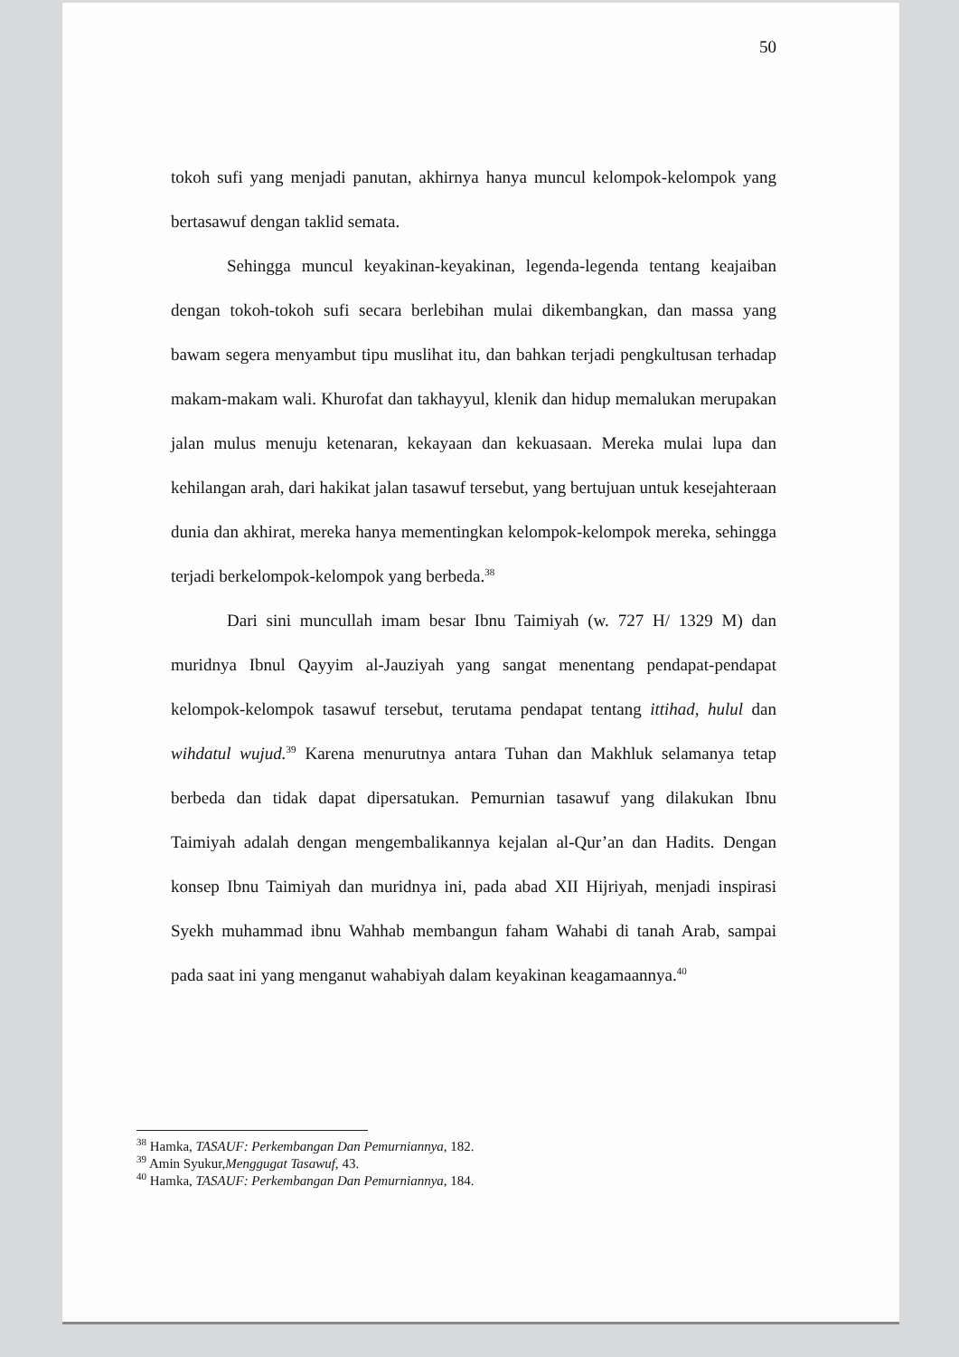50
tokoh sufi yang menjadi panutan, akhirnya hanya muncul kelompok-kelompok yang bertasawuf dengan taklid semata.
Sehingga muncul keyakinan-keyakinan, legenda-legenda tentang keajaiban dengan tokoh-tokoh sufi secara berlebihan mulai dikembangkan, dan massa yang bawam segera menyambut tipu muslihat itu, dan bahkan terjadi pengkultusan terhadap makam-makam wali. Khurofat dan takhayyul, klenik dan hidup memalukan merupakan jalan mulus menuju ketenaran, kekayaan dan kekuasaan. Mereka mulai lupa dan kehilangan arah, dari hakikat jalan tasawuf tersebut, yang bertujuan untuk kesejahteraan dunia dan akhirat, mereka hanya mementingkan kelompok-kelompok mereka, sehingga terjadi berkelompok-kelompok yang berbeda.<sup>38</sup>
Dari sini muncullah imam besar Ibnu Taimiyah (w. 727 H/ 1329 M) dan muridnya Ibnul Qayyim al-Jauziyah yang sangat menentang pendapat-pendapat kelompok-kelompok tasawuf tersebut, terutama pendapat tentang ittihad, hulul dan wihdatul wujud.<sup>39</sup> Karena menurutnya antara Tuhan dan Makhluk selamanya tetap berbeda dan tidak dapat dipersatukan. Pemurnian tasawuf yang dilakukan Ibnu Taimiyah adalah dengan mengembalikannya kejalan al-Qur’an dan Hadits. Dengan konsep Ibnu Taimiyah dan muridnya ini, pada abad XII Hijriyah, menjadi inspirasi Syekh muhammad ibnu Wahhab membangun faham Wahabi di tanah Arab, sampai pada saat ini yang menganut wahabiyah dalam keyakinan keagamaannya.<sup>40</sup>
<sup>38</sup> Hamka, TASAUF: Perkembangan Dan Pemurniannya, 182.
<sup>39</sup> Amin Syukur,Menggugat Tasawuf, 43.
<sup>40</sup> Hamka, TASAUF: Perkembangan Dan Pemurniannya, 184.